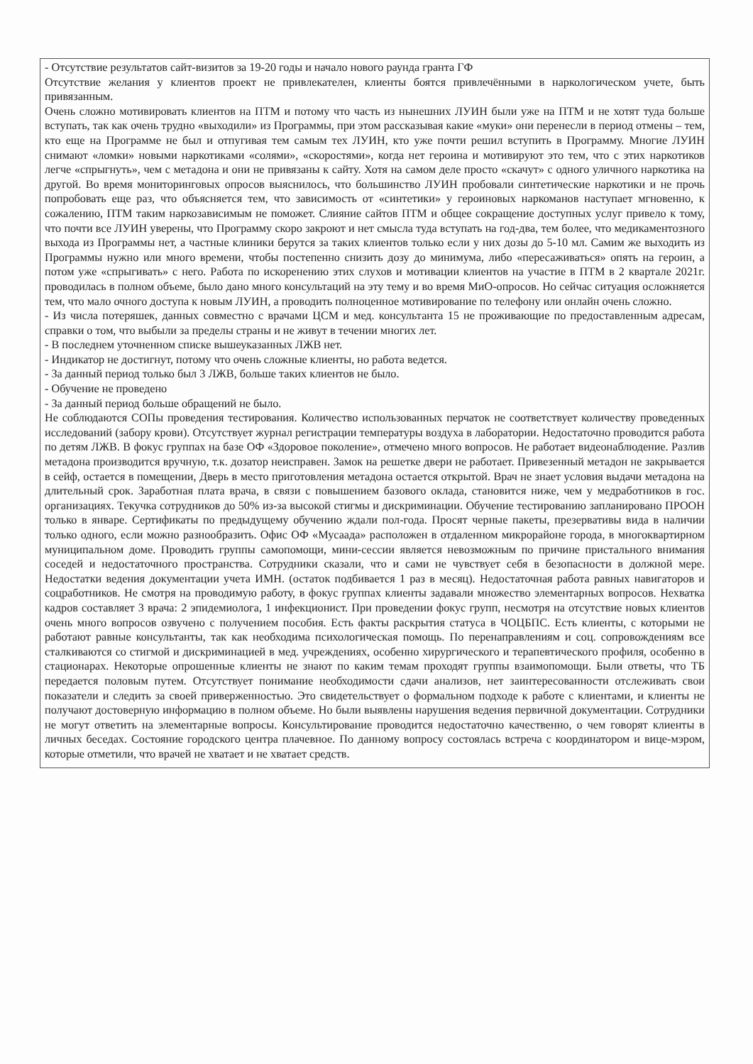| - Отсутствие результатов сайт-визитов за 19-20 годы и начало нового раунда гранта ГФ Отсутствие желания у клиентов проект не привлекателен, клиенты боятся привлечёнными в наркологическом учете, быть привязанным. Очень сложно мотивировать клиентов на ПТМ и потому что часть из нынешних ЛУИН были уже на ПТМ и не хотят туда больше вступать, так как очень трудно «выходили» из Программы, при этом рассказывая какие «муки» они перенесли в период отмены – тем, кто еще на Программе не был и отпугивая тем самым тех ЛУИН, кто уже почти решил вступить в Программу. Многие ЛУИН снимают «ломки» новыми наркотиками «солями», «скоростями», когда нет героина и мотивируют это тем, что с этих наркотиков легче «спрыгнуть», чем с метадона и они не привязаны к сайту. Хотя на самом деле просто «скачут» с одного уличного наркотика на другой. Во время мониторинговых опросов выяснилось, что большинство ЛУИН пробовали синтетические наркотики и не прочь попробовать еще раз, что объясняется тем, что зависимость от «синтетики» у героиновых наркоманов наступает мгновенно, к сожалению, ПТМ таким наркозависимым не поможет. Слияние сайтов ПТМ и общее сокращение доступных услуг привело к тому, что почти все ЛУИН уверены, что Программу скоро закроют и нет смысла туда вступать на год-два, тем более, что медикаментозного выхода из Программы нет, а частные клиники берутся за таких клиентов только если у них дозы до 5-10 мл. Самим же выходить из Программы нужно или много времени, чтобы постепенно снизить дозу до минимума, либо «пересаживаться» опять на героин, а потом уже «спрыгивать» с него. Работа по искоренению этих слухов и мотивации клиентов на участие в ПТМ в 2 квартале 2021г. проводилась в полном объеме, было дано много консультаций на эту тему и во время МиО-опросов. Но сейчас ситуация осложняется тем, что мало очного доступа к новым ЛУИН, а проводить полноценное мотивирование по телефону или онлайн очень сложно. - Из числа потеряшек, данных совместно с врачами ЦСМ и мед. консультанта 15 не проживающие по предоставленным адресам, справки о том, что выбыли за пределы страны и не живут в течении многих лет. - В последнем уточненном списке вышеуказанных ЛЖВ нет. - Индикатор не достигнут, потому что очень сложные клиенты, но работа ведется. - За данный период только был 3 ЛЖВ, больше таких клиентов не было. - Обучение не проведено - За данный период больше обращений не было. Не соблюдаются СОПы проведения тестирования. Количество использованных перчаток не соответствует количеству проведенных исследований (забору крови). Отсутствует журнал регистрации температуры воздуха в лаборатории. Недостаточно проводится работа по детям ЛЖВ. В фокус группах на базе ОФ «Здоровое поколение», отмечено много вопросов. Не работает видеонаблюдение. Разлив метадона производится вручную, т.к. дозатор неисправен. Замок на решетке двери не работает. Привезенный метадон не закрывается в сейф, остается в помещении, Дверь в место приготовления метадона остается открытой. Врач не знает условия выдачи метадона на длительный срок. Заработная плата врача, в связи с повышением базового оклада, становится ниже, чем у медработников в гос. организациях. Текучка сотрудников до 50% из-за высокой стигмы и дискриминации. Обучение тестированию запланировано ПРООН только в январе. Сертификаты по предыдущему обучению ждали пол-года. Просят черные пакеты, презервативы вида в наличии только одного, если можно разнообразить. Офис ОФ «Мусаада» расположен в отдаленном микрорайоне города, в многоквартирном муниципальном доме. Проводить группы самопомощи, мини-сессии является невозможным по причине пристального внимания соседей и недостаточного пространства. Сотрудники сказали, что и сами не чувствует себя в безопасности в должной мере. Недостатки ведения документации учета ИМН. (остаток подбивается 1 раз в месяц). Недостаточная работа равных навигаторов и соцработников. Не смотря на проводимую работу, в фокус группах клиенты задавали множество элементарных вопросов. Нехватка кадров составляет 3 врача: 2 эпидемиолога, 1 инфекционист. При проведении фокус групп, несмотря на отсутствие новых клиентов очень много вопросов озвучено с получением пособия. Есть факты раскрытия статуса в ЧОЦБПС. Есть клиенты, с которыми не работают равные консультанты, так как необходима психологическая помощь. По перенаправлениям и соц. сопровождениям все сталкиваются со стигмой и дискриминацией в мед. учреждениях, особенно хирургического и терапевтического профиля, особенно в стационарах. Некоторые опрошенные клиенты не знают по каким темам проходят группы взаимопомощи. Были ответы, что ТБ передается половым путем. Отсутствует понимание необходимости сдачи анализов, нет заинтересованности отслеживать свои показатели и следить за своей приверженностью. Это свидетельствует о формальном подходе к работе с клиентами, и клиенты не получают достоверную информацию в полном объеме. Но были выявлены нарушения ведения первичной документации. Сотрудники не могут ответить на элементарные вопросы. Консультирование проводится недостаточно качественно, о чем говорят клиенты в личных беседах. Состояние городского центра плачевное. По данному вопросу состоялась встреча с координатором и вице-мэром, которые отметили, что врачей не хватает и не хватает средств. |